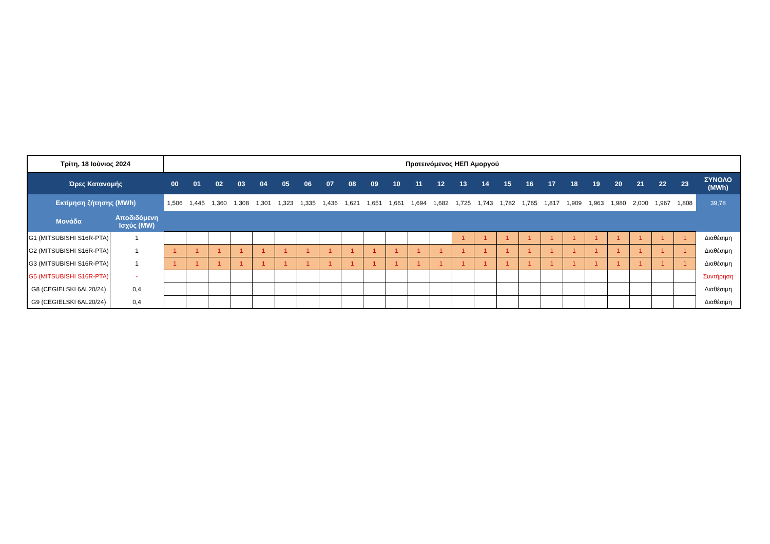| Τρίτη, 18 Ιούνιος 2024 | | Προτεινόμενος ΗΕΠ Αμοργού | | | | | | | | | | | | | | | | | | | | | | | | |
| Ώρες Κατανομής | | 00 | 01 | 02 | 03 | 04 | 05 | 06 | 07 | 08 | 09 | 10 | 11 | 12 | 13 | 14 | 15 | 16 | 17 | 18 | 19 | 20 | 21 | 22 | 23 | ΣΥΝΟΛΟ (MWh) |
| Εκτίμηση ζήτησης (MWh) | | 1,506 | 1,445 | 1,360 | 1,308 | 1,301 | 1,323 | 1,335 | 1,436 | 1,621 | 1,651 | 1,661 | 1,694 | 1,682 | 1,725 | 1,743 | 1,782 | 1,765 | 1,817 | 1,909 | 1,963 | 1,980 | 2,000 | 1,967 | 1,808 | 39,78 |
| Μονάδα | Αποδιδόμενη Ισχύς (MW) | | | | | | | | | | | | | | | | | | | | | | | | | |
| G1 (MITSUBISHI S16R-PTA) | 1 | | | | | | | | | | | | | | 1 | 1 | 1 | 1 | 1 | 1 | 1 | 1 | 1 | 1 | 1 | Διαθέσιμη |
| G2 (MITSUBISHI S16R-PTA) | 1 | 1 | 1 | 1 | 1 | 1 | 1 | 1 | 1 | 1 | 1 | 1 | 1 | 1 | 1 | 1 | 1 | 1 | 1 | 1 | 1 | 1 | 1 | 1 | 1 | Διαθέσιμη |
| G3 (MITSUBISHI S16R-PTA) | 1 | 1 | 1 | 1 | 1 | 1 | 1 | 1 | 1 | 1 | 1 | 1 | 1 | 1 | 1 | 1 | 1 | 1 | 1 | 1 | 1 | 1 | 1 | 1 | 1 | Διαθέσιμη |
| G5 (MITSUBISHI S16R-PTA) | - | | | | | | | | | | | | | | | | | | | | | | | | | Συντήρηση |
| G8 (CEGIELSKI 6AL20/24) | 0,4 | | | | | | | | | | | | | | | | | | | | | | | | | Διαθέσιμη |
| G9 (CEGIELSKI 6AL20/24) | 0,4 | | | | | | | | | | | | | | | | | | | | | | | | | Διαθέσιμη |